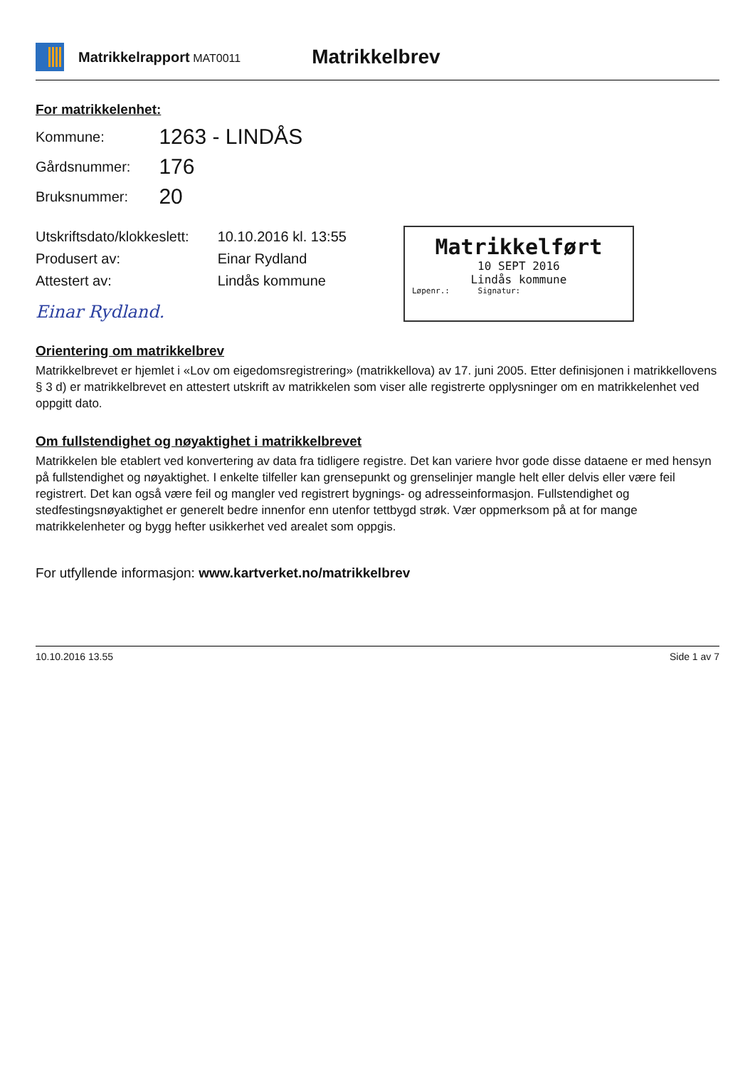Matrikkelrapport MAT0011
Matrikkelbrev
For matrikkelenhet:
| Kommune: | 1263 - LINDÅS |
| Gårdsnummer: | 176 |
| Bruksnummer: | 20 |
| Utskriftsdato/klokkeslett: | 10.10.2016 kl. 13:55 |
| Produsert av: | Einar Rydland |
| Attestert av: | Lindås kommune |
Einar Rydland.
Matrikkelført
10 SEPT 2016
Lindås kommune
Løpenr.: Signatur:
Orientering om matrikkelbrev
Matrikkelbrevet er hjemlet i «Lov om eigedomsregistrering» (matrikkellova) av 17. juni 2005. Etter definisjonen i matrikkellovens § 3 d) er matrikkelbrevet en attestert utskrift av matrikkelen som viser alle registrerte opplysninger om en matrikkelenhet ved oppgitt dato.
Om fullstendighet og nøyaktighet i matrikkelbrevet
Matrikkelen ble etablert ved konvertering av data fra tidligere registre. Det kan variere hvor gode disse dataene er med hensyn på fullstendighet og nøyaktighet. I enkelte tilfeller kan grensepunkt og grenselinjer mangle helt eller delvis eller være feil registrert. Det kan også være feil og mangler ved registrert bygnings- og adresseinformasjon. Fullstendighet og stedfestingsnøyaktighet er generelt bedre innenfor enn utenfor tettbygd strøk. Vær oppmerksom på at for mange matrikkelenheter og bygg hefter usikkerhet ved arealet som oppgis.
For utfyllende informasjon: www.kartverket.no/matrikkelbrev
10.10.2016 13.55 Side 1 av 7